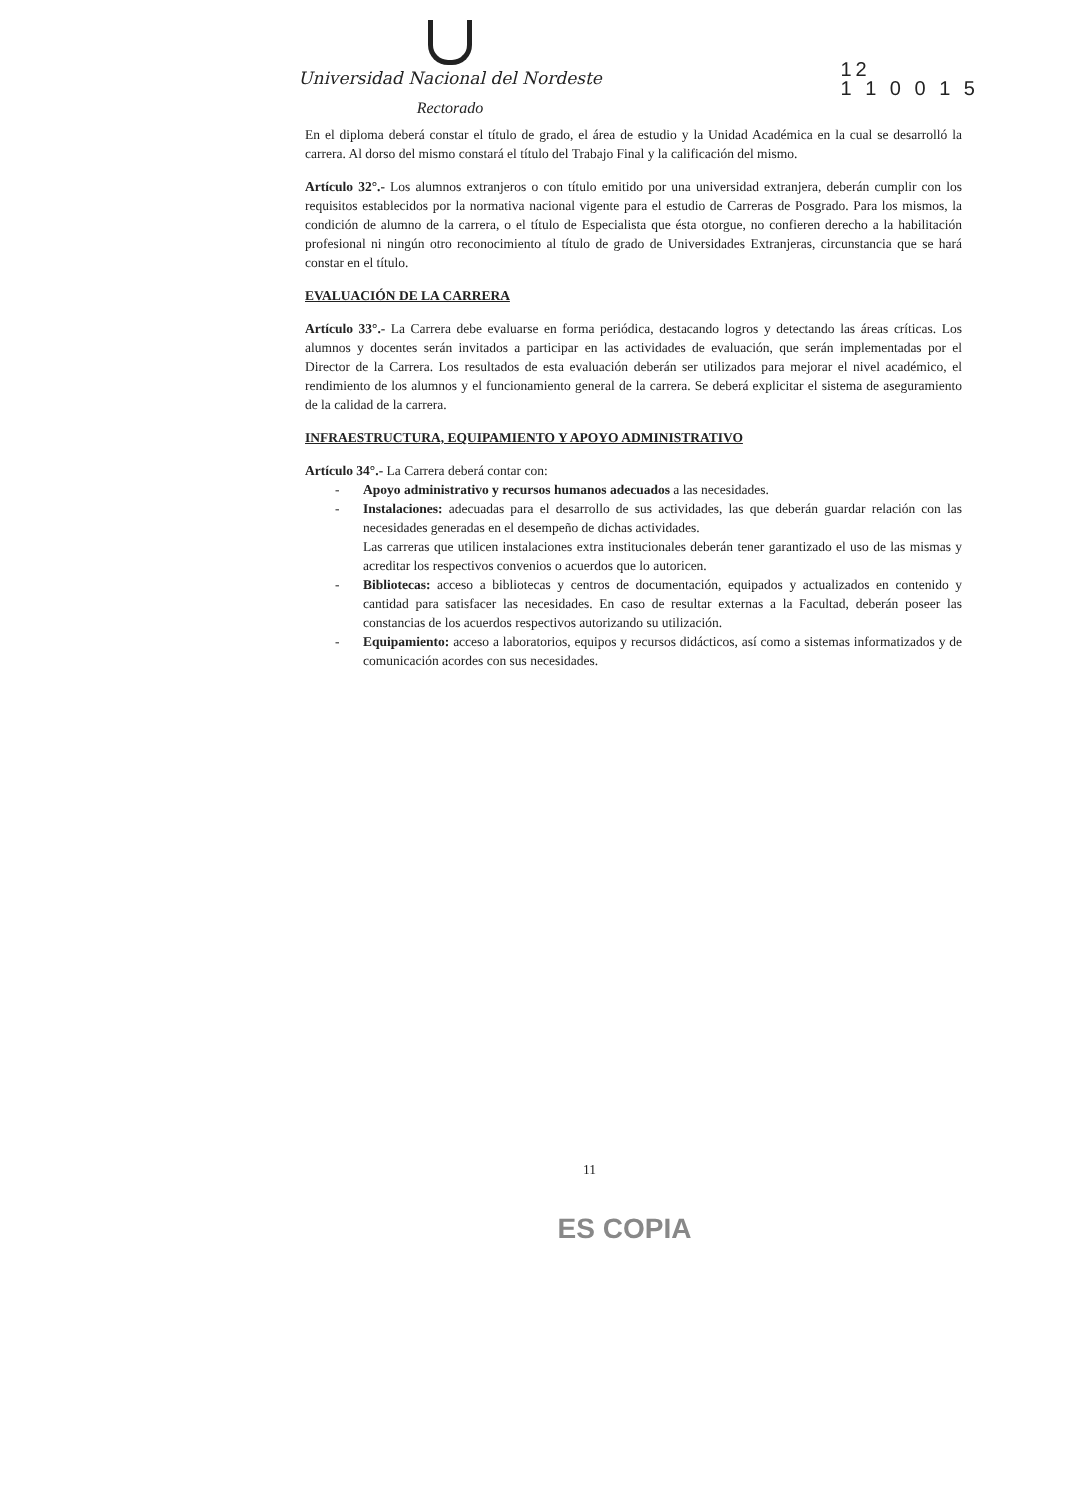Universidad Nacional del Nordeste
Rectorado
12
1 1 0 0 1 5
En el diploma deberá constar el título de grado, el área de estudio y la Unidad Académica en la cual se desarrolló la carrera. Al dorso del mismo constará el título del Trabajo Final y la calificación del mismo.
Artículo 32°.- Los alumnos extranjeros o con título emitido por una universidad extranjera, deberán cumplir con los requisitos establecidos por la normativa nacional vigente para el estudio de Carreras de Posgrado. Para los mismos, la condición de alumno de la carrera, o el título de Especialista que ésta otorgue, no confieren derecho a la habilitación profesional ni ningún otro reconocimiento al título de grado de Universidades Extranjeras, circunstancia que se hará constar en el título.
EVALUACIÓN DE LA CARRERA
Artículo 33°.- La Carrera debe evaluarse en forma periódica, destacando logros y detectando las áreas críticas. Los alumnos y docentes serán invitados a participar en las actividades de evaluación, que serán implementadas por el Director de la Carrera. Los resultados de esta evaluación deberán ser utilizados para mejorar el nivel académico, el rendimiento de los alumnos y el funcionamiento general de la carrera. Se deberá explicitar el sistema de aseguramiento de la calidad de la carrera.
INFRAESTRUCTURA, EQUIPAMIENTO Y APOYO ADMINISTRATIVO
Artículo 34°.- La Carrera deberá contar con:
- Apoyo administrativo y recursos humanos adecuados a las necesidades.
- Instalaciones: adecuadas para el desarrollo de sus actividades, las que deberán guardar relación con las necesidades generadas en el desempeño de dichas actividades.
Las carreras que utilicen instalaciones extra institucionales deberán tener garantizado el uso de las mismas y acreditar los respectivos convenios o acuerdos que lo autoricen.
- Bibliotecas: acceso a bibliotecas y centros de documentación, equipados y actualizados en contenido y cantidad para satisfacer las necesidades. En caso de resultar externas a la Facultad, deberán poseer las constancias de los acuerdos respectivos autorizando su utilización.
- Equipamiento: acceso a laboratorios, equipos y recursos didácticos, así como a sistemas informatizados y de comunicación acordes con sus necesidades.
11
ES COPIA